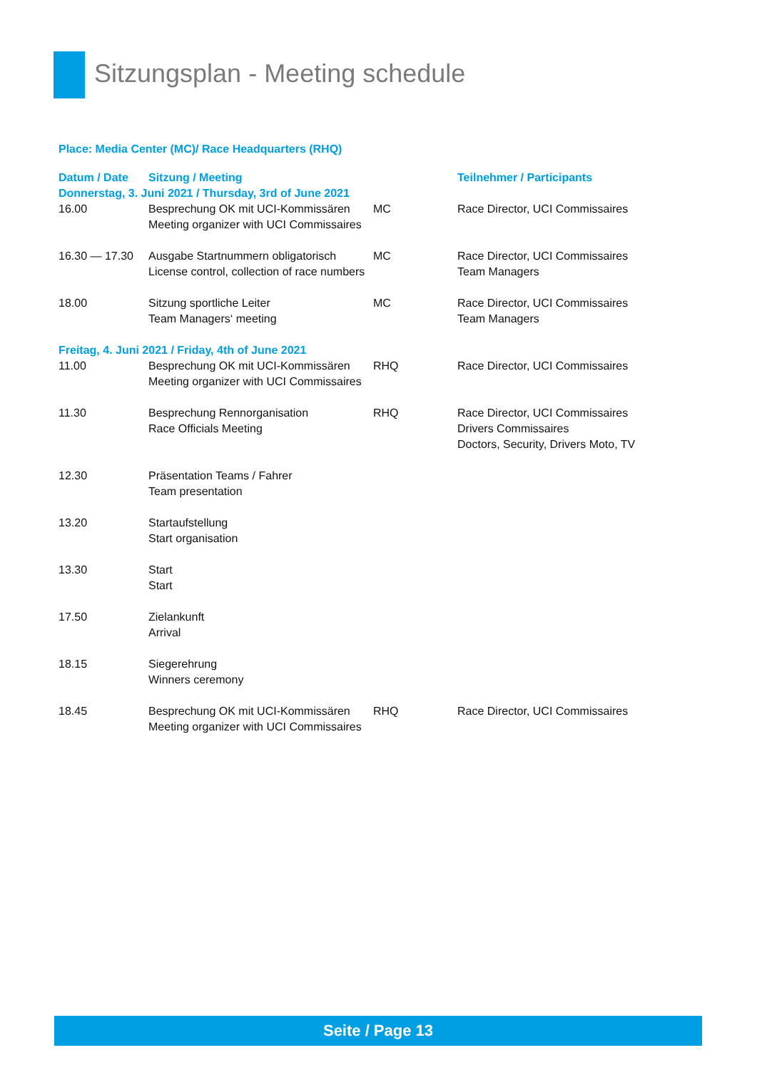Sitzungsplan - Meeting schedule
Place: Media Center (MC)/ Race Headquarters (RHQ)
| Datum / Date | Sitzung / Meeting | | Teilnehmer / Participants |
| --- | --- | --- | --- |
| Donnerstag, 3. Juni 2021 / Thursday, 3rd of June 2021 | | | |
| 16.00 | Besprechung OK mit UCI-Kommissären Meeting organizer with UCI Commissaires | MC | Race Director, UCI Commissaires |
| 16.30 — 17.30 | Ausgabe Startnummern obligatorisch License control, collection of race numbers | MC | Race Director, UCI Commissaires Team Managers |
| 18.00 | Sitzung sportliche Leiter Team Managers‘ meeting | MC | Race Director, UCI Commissaires Team Managers |
| Freitag, 4. Juni 2021 / Friday, 4th of June 2021 | | | |
| 11.00 | Besprechung OK mit UCI-Kommissären Meeting organizer with UCI Commissaires | RHQ | Race Director, UCI Commissaires |
| 11.30 | Besprechung Rennorganisation Race Officials Meeting | RHQ | Race Director, UCI Commissaires Drivers Commissaires Doctors, Security, Drivers Moto, TV |
| 12.30 | Präsentation Teams / Fahrer Team presentation | | |
| 13.20 | Startaufstellung Start organisation | | |
| 13.30 | Start Start | | |
| 17.50 | Zielankunft Arrival | | |
| 18.15 | Siegerehrung Winners ceremony | | |
| 18.45 | Besprechung OK mit UCI-Kommissären Meeting organizer with UCI Commissaires | RHQ | Race Director, UCI Commissaires |
Seite / Page 13